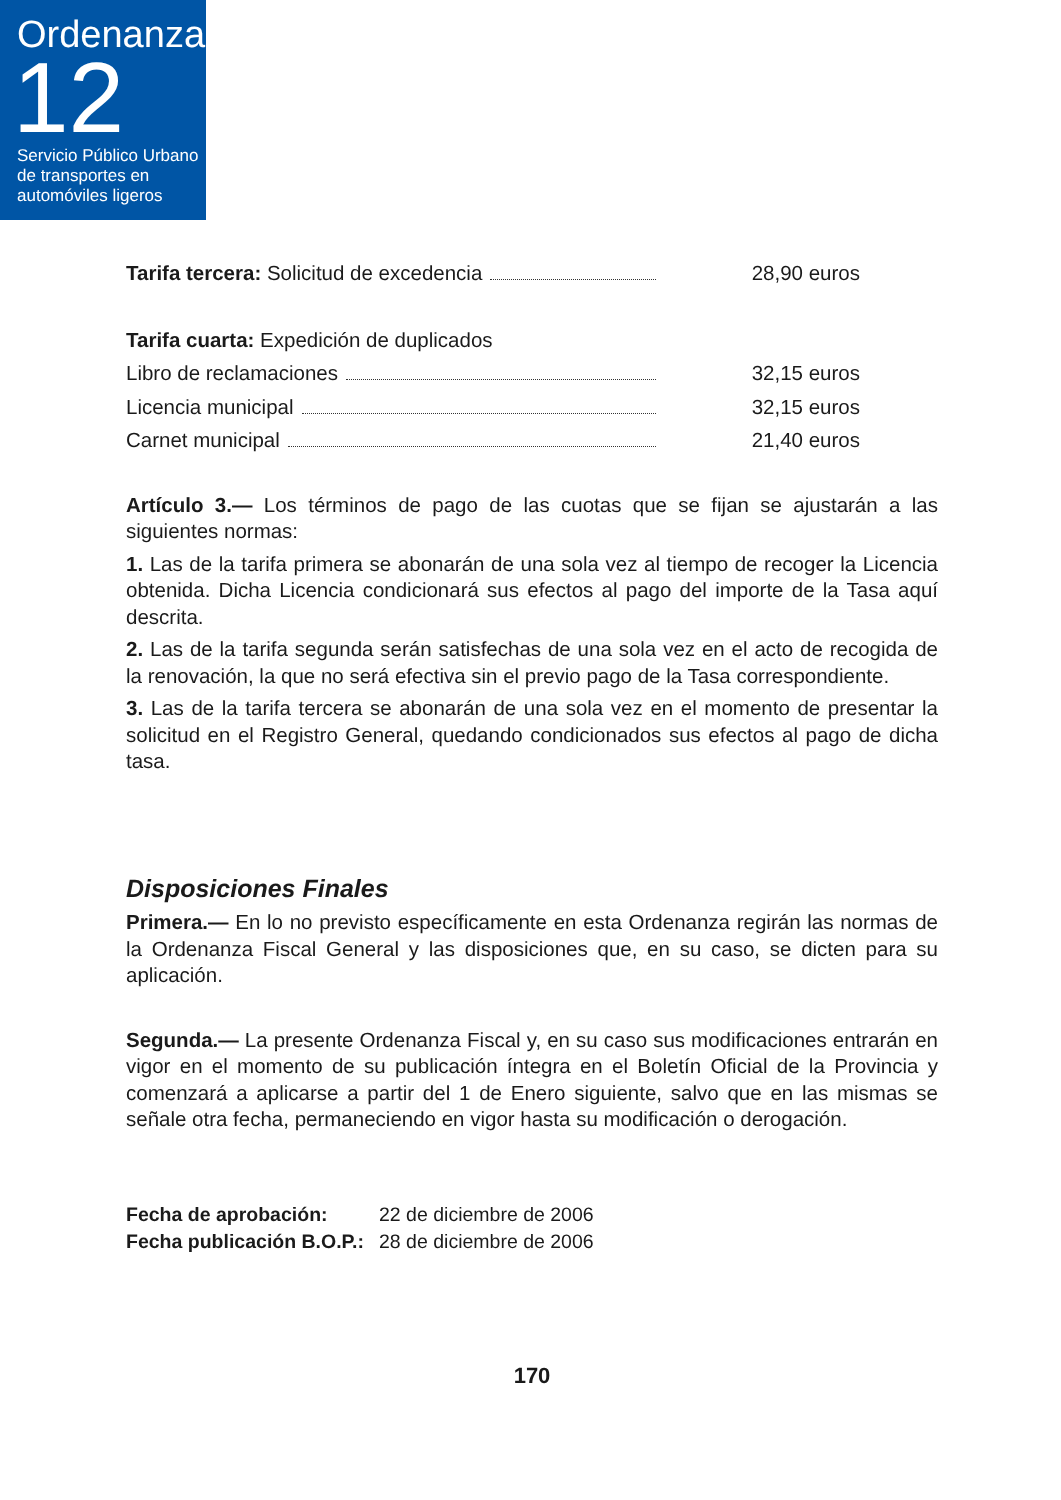Ordenanza
12
Servicio Público Urbano de transportes en automóviles ligeros
Tarifa tercera: Solicitud de excedencia 28,90 euros
Tarifa cuarta: Expedición de duplicados
Libro de reclamaciones 32,15 euros
Licencia municipal 32,15 euros
Carnet municipal 21,40 euros
Artículo 3.— Los términos de pago de las cuotas que se fijan se ajustarán a las siguientes normas:
1. Las de la tarifa primera se abonarán de una sola vez al tiempo de recoger la Licencia obtenida. Dicha Licencia condicionará sus efectos al pago del importe de la Tasa aquí descrita.
2. Las de la tarifa segunda serán satisfechas de una sola vez en el acto de recogida de la renovación, la que no será efectiva sin el previo pago de la Tasa correspondiente.
3. Las de la tarifa tercera se abonarán de una sola vez en el momento de presentar la solicitud en el Registro General, quedando condicionados sus efectos al pago de dicha tasa.
Disposiciones Finales
Primera.— En lo no previsto específicamente en esta Ordenanza regirán las normas de la Ordenanza Fiscal General y las disposiciones que, en su caso, se dicten para su aplicación.
Segunda.— La presente Ordenanza Fiscal y, en su caso sus modificaciones entrarán en vigor en el momento de su publicación íntegra en el Boletín Oficial de la Provincia y comenzará a aplicarse a partir del 1 de Enero siguiente, salvo que en las mismas se señale otra fecha, permaneciendo en vigor hasta su modificación o derogación.
Fecha de aprobación: 22 de diciembre de 2006 Fecha publicación B.O.P.: 28 de diciembre de 2006
170